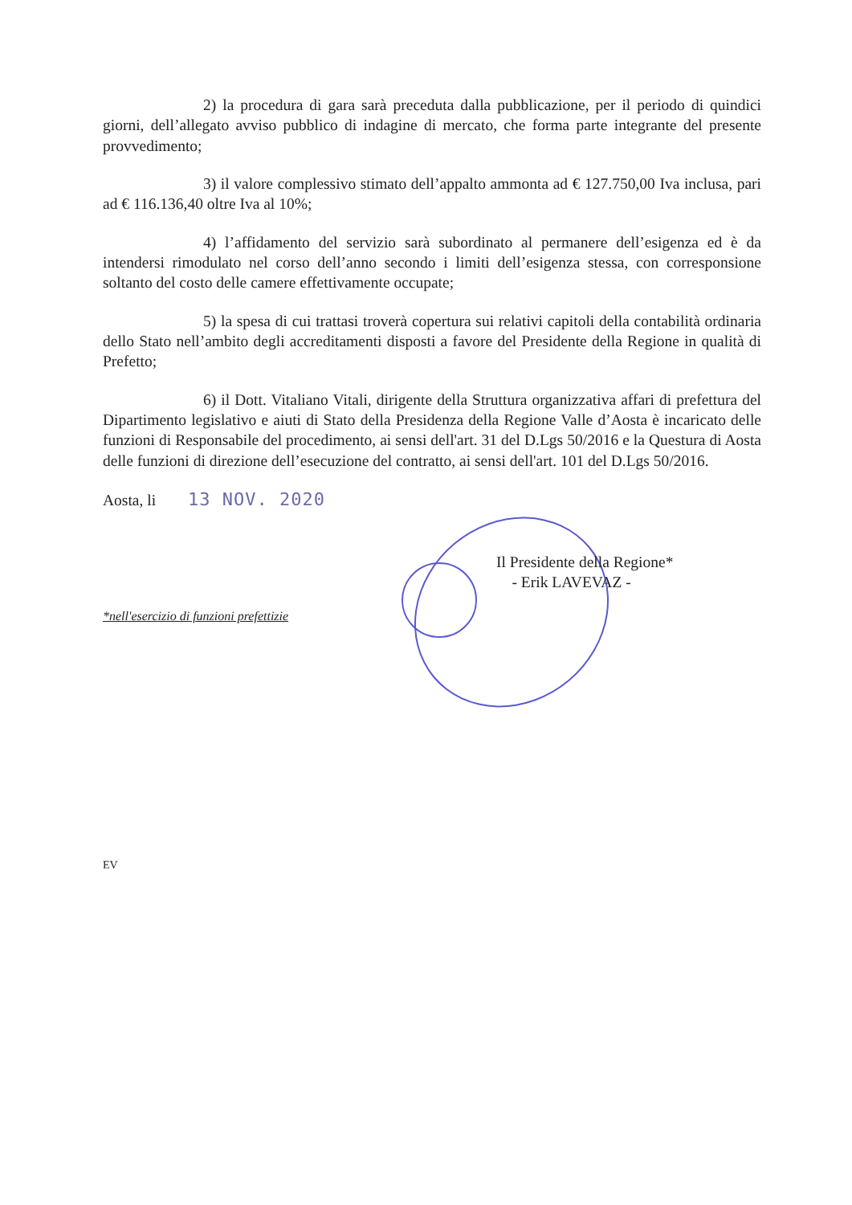2) la procedura di gara sarà preceduta dalla pubblicazione, per il periodo di quindici giorni, dell’allegato avviso pubblico di indagine di mercato, che forma parte integrante del presente provvedimento;
3) il valore complessivo stimato dell’appalto ammonta ad € 127.750,00 Iva inclusa, pari ad € 116.136,40 oltre Iva al 10%;
4) l’affidamento del servizio sarà subordinato al permanere dell’esigenza ed è da intendersi rimodulato nel corso dell’anno secondo i limiti dell’esigenza stessa, con corresponsione soltanto del costo delle camere effettivamente occupate;
5) la spesa di cui trattasi troverà copertura sui relativi capitoli della contabilità ordinaria dello Stato nell’ambito degli accreditamenti disposti a favore del Presidente della Regione in qualità di Prefetto;
6) il Dott. Vitaliano Vitali, dirigente della Struttura organizzativa affari di prefettura del Dipartimento legislativo e aiuti di Stato della Presidenza della Regione Valle d’Aosta è incaricato delle funzioni di Responsabile del procedimento, ai sensi dell'art. 31 del D.Lgs 50/2016 e la Questura di Aosta delle funzioni di direzione dell’esecuzione del contratto, ai sensi dell'art. 101 del D.Lgs 50/2016.
Aosta, li 13 NOV. 2020
Il Presidente della Regione*
- Erik LAVEVAZ -
*nell'esercizio di funzioni prefettizie
EV